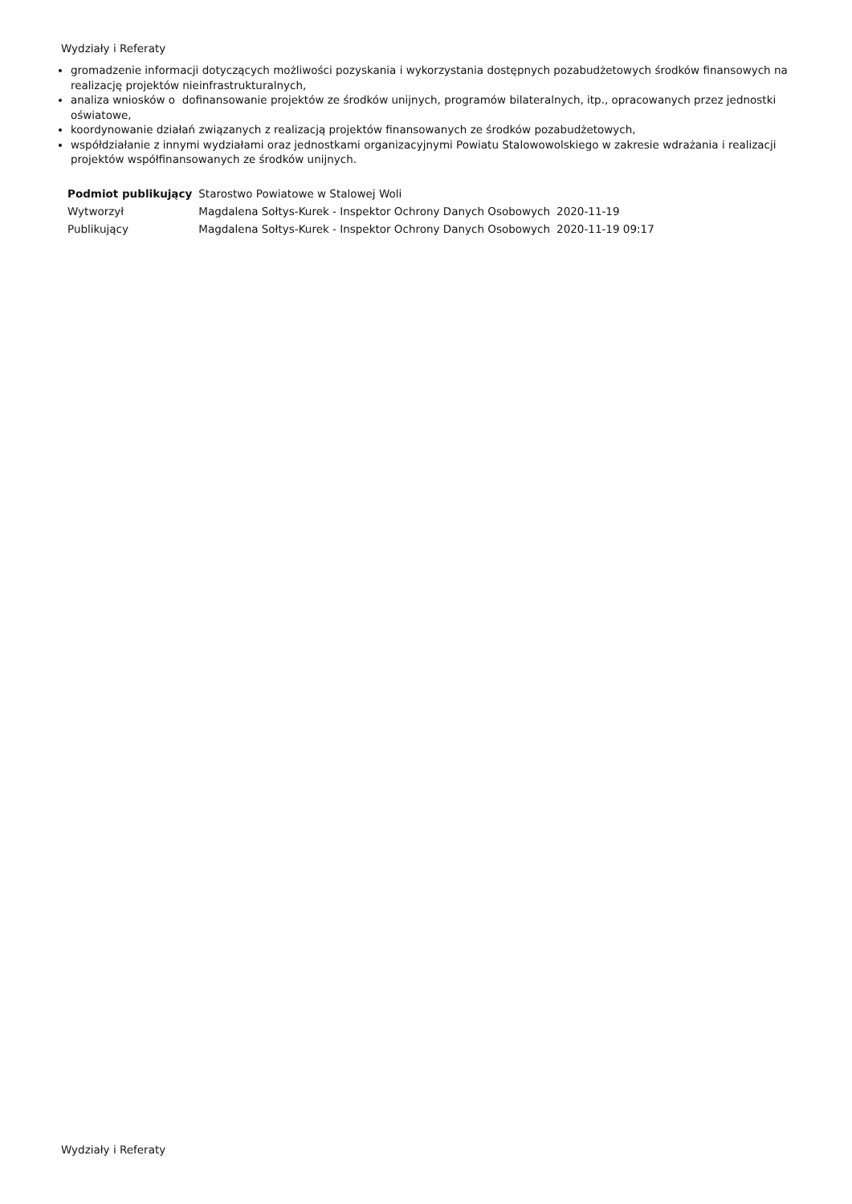Wydziały i Referaty
gromadzenie informacji dotyczących możliwości pozyskania i wykorzystania dostępnych pozabudżetowych środków finansowych na realizację projektów nieinfrastrukturalnych,
analiza wniosków o dofinansowanie projektów ze środków unijnych, programów bilateralnych, itp., opracowanych przez jednostki oświatowe,
koordynowanie działań związanych z realizacją projektów finansowanych ze środków pozabudżetowych,
współdziałanie z innymi wydziałami oraz jednostkami organizacyjnymi Powiatu Stalowowolskiego w zakresie wdrażania i realizacji projektów współfinansowanych ze środków unijnych.
| Podmiot publikujący | Starostwo Powiatowe w Stalowej Woli | |
| Wytworzył | Magdalena Sołtys-Kurek - Inspektor Ochrony Danych Osobowych | 2020-11-19 |
| Publikujący | Magdalena Sołtys-Kurek - Inspektor Ochrony Danych Osobowych | 2020-11-19 09:17 |
Wydziały i Referaty